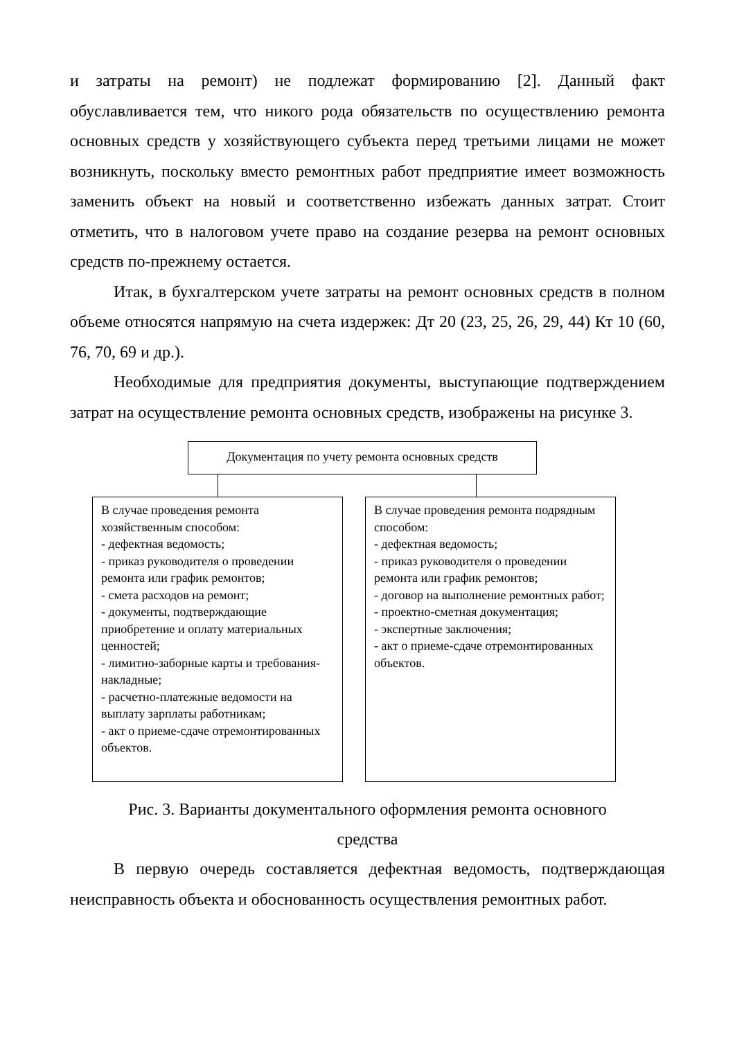и затраты на ремонт) не подлежат формированию [2]. Данный факт обуславливается тем, что никого рода обязательств по осуществлению ремонта основных средств у хозяйствующего субъекта перед третьими лицами не может возникнуть, поскольку вместо ремонтных работ предприятие имеет возможность заменить объект на новый и соответственно избежать данных затрат. Стоит отметить, что в налоговом учете право на создание резерва на ремонт основных средств по-прежнему остается.
Итак, в бухгалтерском учете затраты на ремонт основных средств в полном объеме относятся напрямую на счета издержек: Дт 20 (23, 25, 26, 29, 44) Кт 10 (60, 76, 70, 69 и др.).
Необходимые для предприятия документы, выступающие подтверждением затрат на осуществление ремонта основных средств, изображены на рисунке 3.
Документация по учету ремонта основных средств
В случае проведения ремонта хозяйственным способом:
- дефектная ведомость;
- приказ руководителя о проведении ремонта или график ремонтов;
- смета расходов на ремонт;
- документы, подтверждающие приобретение и оплату материальных ценностей;
- лимитно-заборные карты и требования-накладные;
- расчетно-платежные ведомости на выплату зарплаты работникам;
- акт о приеме-сдаче отремонтированных объектов.
В случае проведения ремонта подрядным способом:
- дефектная ведомость;
- приказ руководителя о проведении ремонта или график ремонтов;
- договор на выполнение ремонтных работ;
- проектно-сметная документация;
- экспертные заключения;
- акт о приеме-сдаче отремонтированных объектов.
Рис. 3. Варианты документального оформления ремонта основного
средства
В первую очередь составляется дефектная ведомость, подтверждающая неисправность объекта и обоснованность осуществления ремонтных работ.